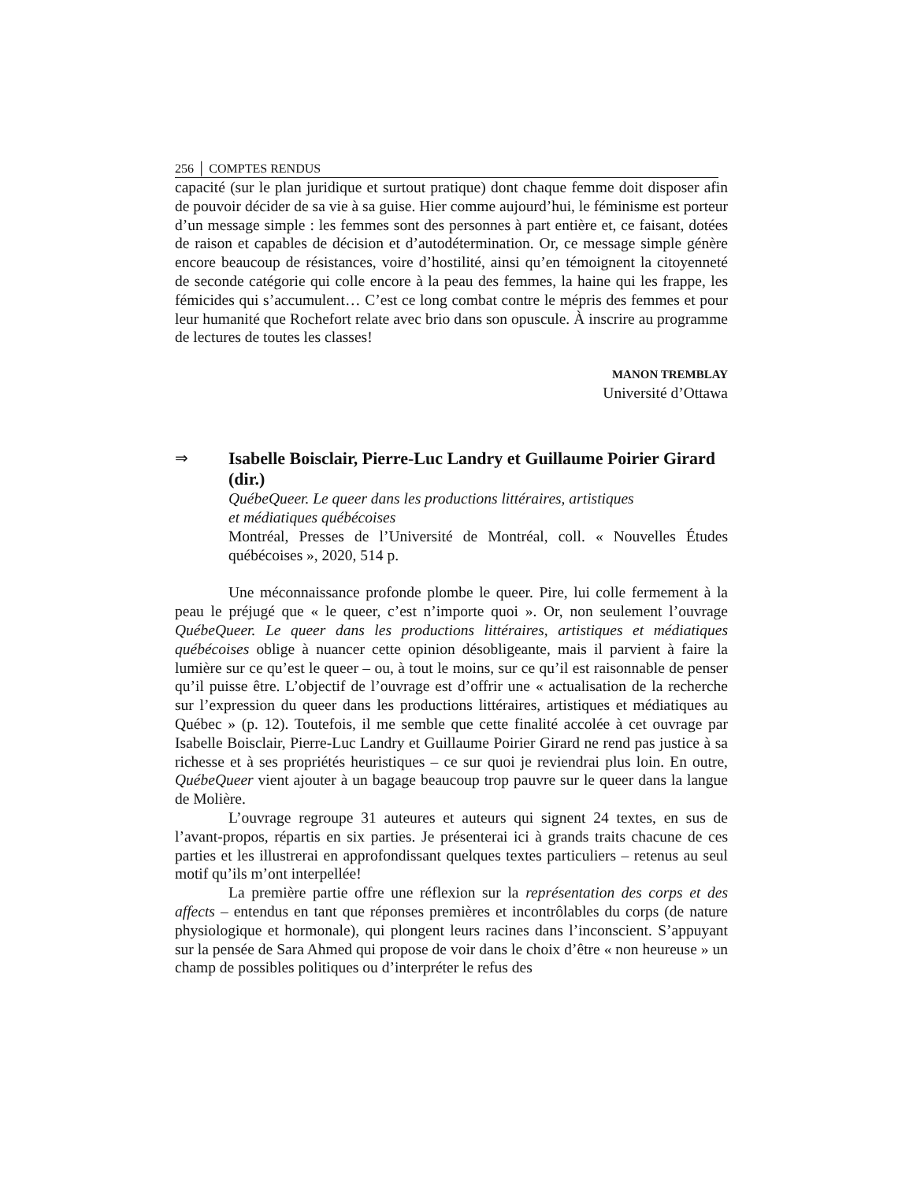256 │ COMPTES RENDUS
capacité (sur le plan juridique et surtout pratique) dont chaque femme doit disposer afin de pouvoir décider de sa vie à sa guise. Hier comme aujourd’hui, le féminisme est porteur d’un message simple : les femmes sont des personnes à part entière et, ce faisant, dotées de raison et capables de décision et d’autodétermination. Or, ce message simple génère encore beaucoup de résistances, voire d’hostilité, ainsi qu’en témoignent la citoyenneté de seconde catégorie qui colle encore à la peau des femmes, la haine qui les frappe, les fémicides qui s’accumulent… C’est ce long combat contre le mépris des femmes et pour leur humanité que Rochefort relate avec brio dans son opuscule. À inscrire au programme de lectures de toutes les classes!
MANON TREMBLAY
Université d’Ottawa
⇒
Isabelle Boisclair, Pierre-Luc Landry et Guillaume Poirier Girard (dir.)
QuébeQueer. Le queer dans les productions littéraires, artistiques
et médiatiques québécoises
Montréal, Presses de l’Université de Montréal, coll. « Nouvelles Études québécoises », 2020, 514 p.
Une méconnaissance profonde plombe le queer. Pire, lui colle fermement à la peau le préjugé que « le queer, c’est n’importe quoi ». Or, non seulement l’ouvrage QuébeQueer. Le queer dans les productions littéraires, artistiques et médiatiques québécoises oblige à nuancer cette opinion désobligeante, mais il parvient à faire la lumière sur ce qu’est le queer – ou, à tout le moins, sur ce qu’il est raisonnable de penser qu’il puisse être. L’objectif de l’ouvrage est d’offrir une « actualisation de la recherche sur l’expression du queer dans les productions littéraires, artistiques et médiatiques au Québec » (p. 12). Toutefois, il me semble que cette finalité accolée à cet ouvrage par Isabelle Boisclair, Pierre-Luc Landry et Guillaume Poirier Girard ne rend pas justice à sa richesse et à ses propriétés heuristiques – ce sur quoi je reviendrai plus loin. En outre, QuébeQueer vient ajouter à un bagage beaucoup trop pauvre sur le queer dans la langue de Molière.
L’ouvrage regroupe 31 auteures et auteurs qui signent 24 textes, en sus de l’avant-propos, répartis en six parties. Je présenterai ici à grands traits chacune de ces parties et les illustrerai en approfondissant quelques textes particuliers – retenus au seul motif qu’ils m’ont interpellée!
La première partie offre une réflexion sur la représentation des corps et des affects – entendus en tant que réponses premières et incontrôlables du corps (de nature physiologique et hormonale), qui plongent leurs racines dans l’inconscient. S’appuyant sur la pensée de Sara Ahmed qui propose de voir dans le choix d’être « non heureuse » un champ de possibles politiques ou d’interpréter le refus des